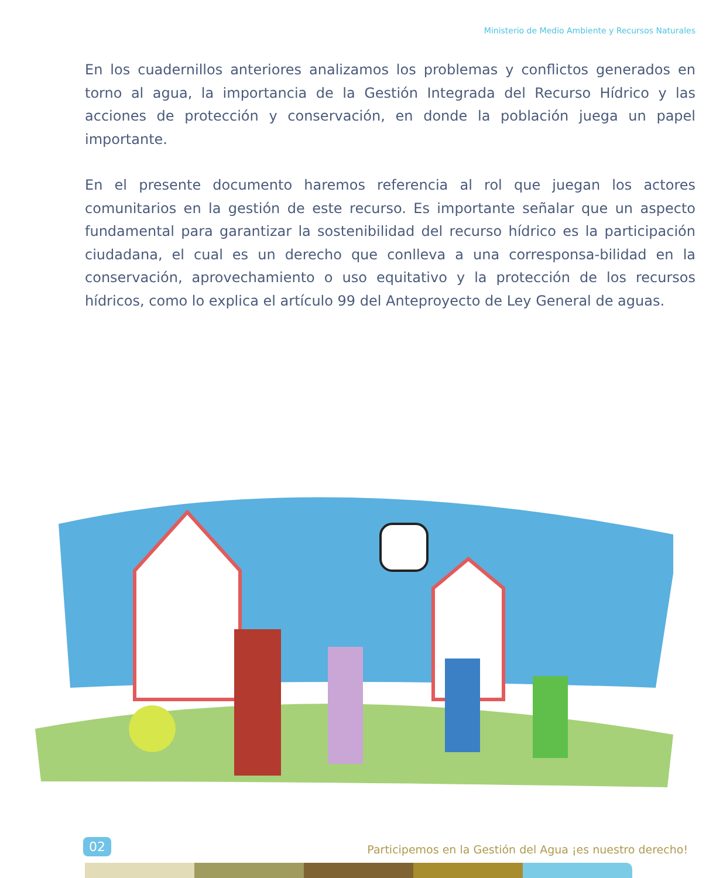Ministerio de Medio Ambiente y Recursos Naturales
En los cuadernillos anteriores analizamos los problemas y conflictos generados en torno al agua, la importancia de la Gestión Integrada del Recurso Hídrico y las acciones de protección y conservación, en donde la población juega un papel importante.
En el presente documento haremos referencia al rol que juegan los actores comunitarios en la gestión de este recurso. Es importante señalar que un aspecto fundamental para garantizar la sostenibilidad del recurso hídrico es la participación ciudadana, el cual es un derecho que conlleva a una corresponsa-bilidad en la conservación, aprovechamiento o uso equitativo y la protección de los recursos hídricos, como lo explica el artículo 99 del Anteproyecto de Ley General de aguas.
02 Participemos en la Gestión del Agua ¡es nuestro derecho!